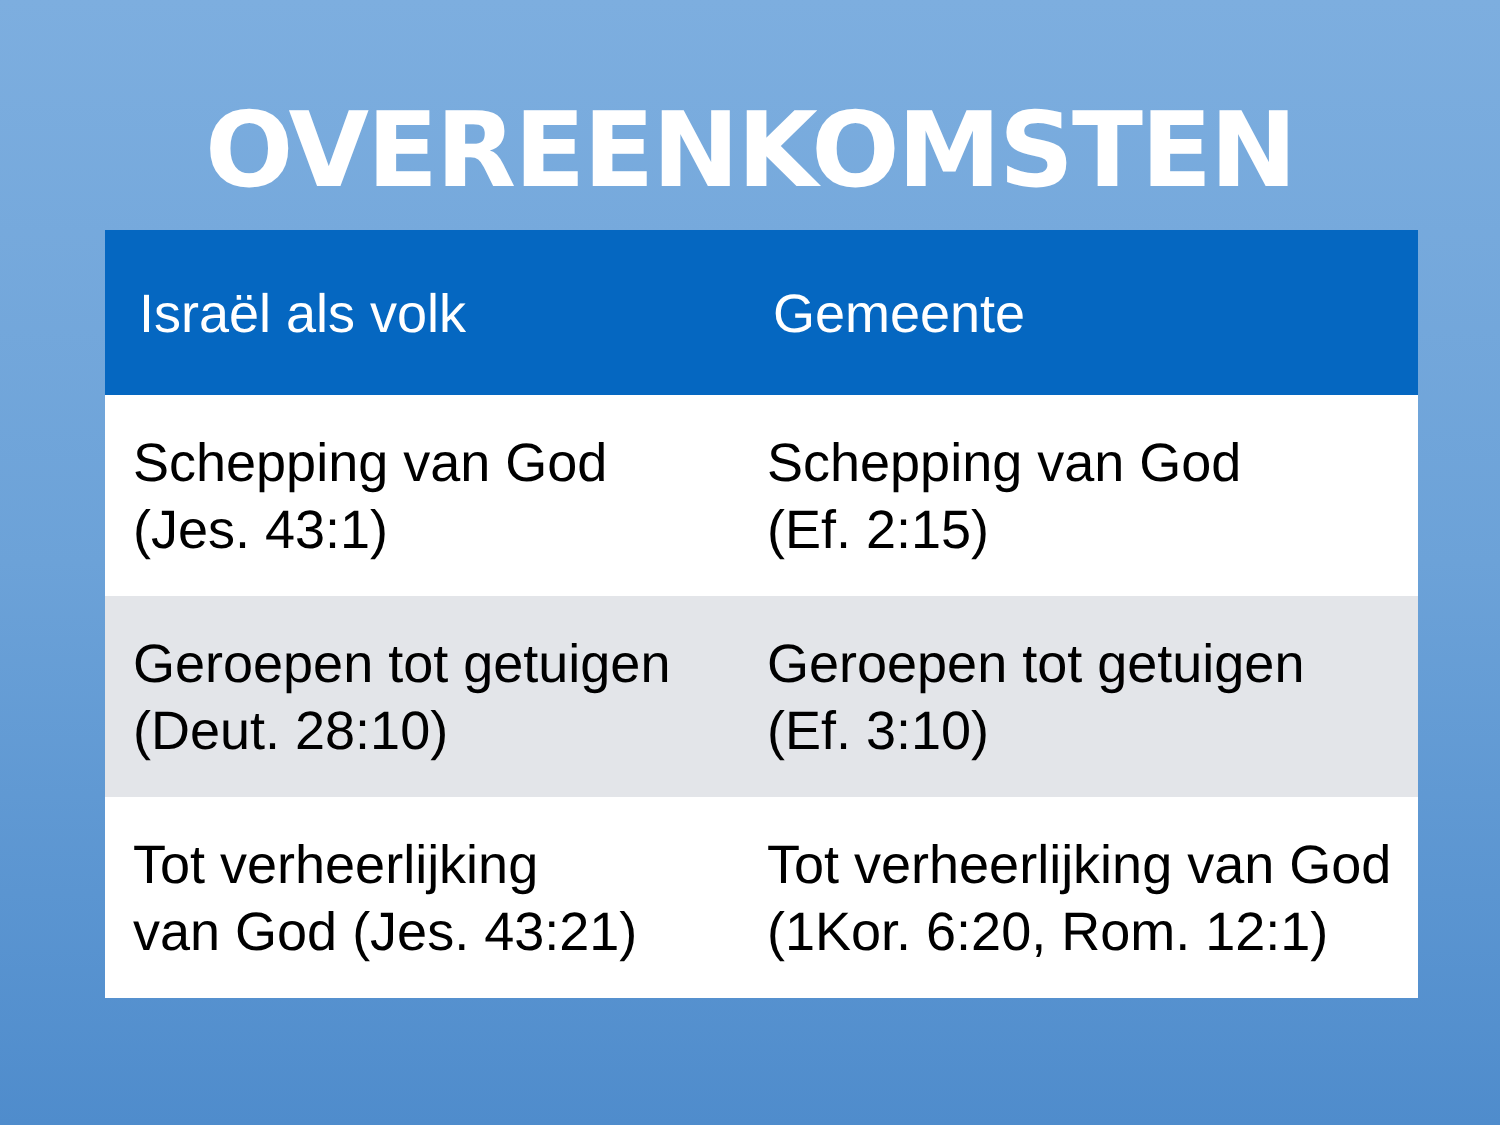OVEREENKOMSTEN
| Israël als volk | Gemeente |
| --- | --- |
| Schepping van God (Jes. 43:1) | Schepping van God (Ef. 2:15) |
| Geroepen tot getuigen (Deut. 28:10) | Geroepen tot getuigen (Ef. 3:10) |
| Tot verheerlijking van God (Jes. 43:21) | Tot verheerlijking van God (1Kor. 6:20, Rom. 12:1) |